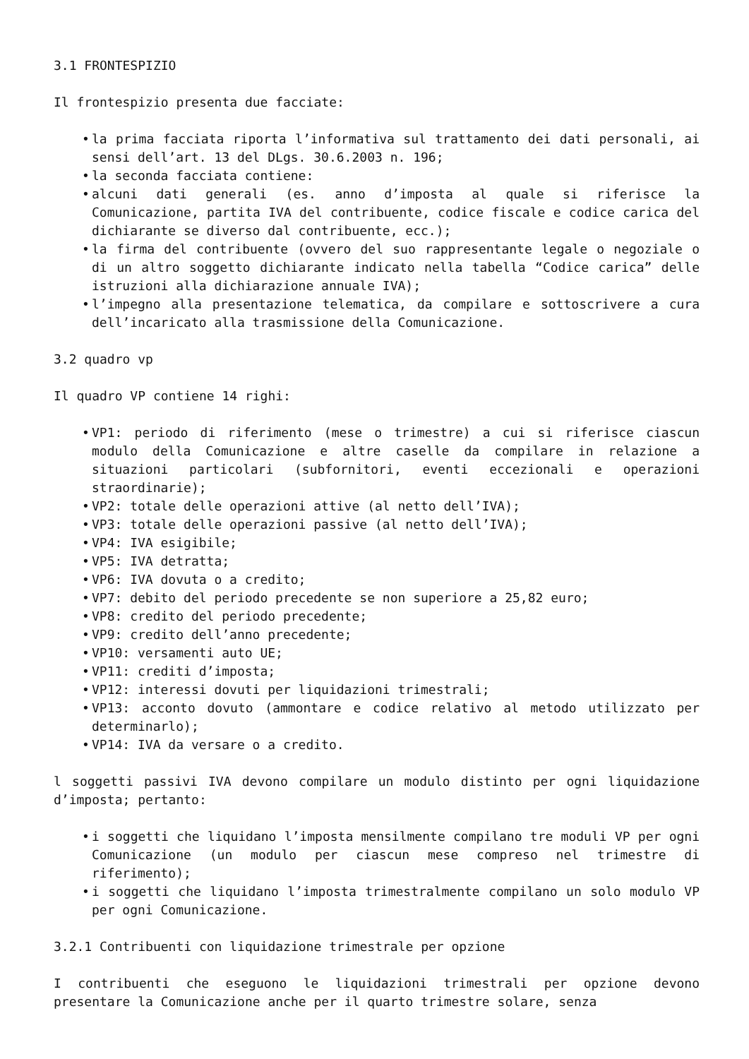3.1 FRONTESPIZIO
Il frontespizio presenta due facciate:
• la prima facciata riporta l’informativa sul trattamento dei dati personali, ai sensi dell’art. 13 del DLgs. 30.6.2003 n. 196;
• la seconda facciata contiene:
• alcuni dati generali (es. anno d’imposta al quale si riferisce la Comunicazione, partita IVA del contribuente, codice fiscale e codice carica del dichiarante se diverso dal contribuente, ecc.);
• la firma del contribuente (ovvero del suo rappresentante legale o negoziale o di un altro soggetto dichiarante indicato nella tabella “Codice carica” delle istruzioni alla dichiarazione annuale IVA);
• l’impegno alla presentazione telematica, da compilare e sottoscrivere a cura dell’incaricato alla trasmissione della Comunicazione.
3.2 quadro vp
Il quadro VP contiene 14 righi:
• VP1: periodo di riferimento (mese o trimestre) a cui si riferisce ciascun modulo della Comunicazione e altre caselle da compilare in relazione a situazioni particolari (subfornitori, eventi eccezionali e operazioni straordinarie);
• VP2: totale delle operazioni attive (al netto dell’IVA);
• VP3: totale delle operazioni passive (al netto dell’IVA);
• VP4: IVA esigibile;
• VP5: IVA detratta;
• VP6: IVA dovuta o a credito;
• VP7: debito del periodo precedente se non superiore a 25,82 euro;
• VP8: credito del periodo precedente;
• VP9: credito dell’anno precedente;
• VP10: versamenti auto UE;
• VP11: crediti d’imposta;
• VP12: interessi dovuti per liquidazioni trimestrali;
• VP13: acconto dovuto (ammontare e codice relativo al metodo utilizzato per determinarlo);
• VP14: IVA da versare o a credito.
l soggetti passivi IVA devono compilare un modulo distinto per ogni liquidazione d’imposta; pertanto:
• i soggetti che liquidano l’imposta mensilmente compilano tre moduli VP per ogni Comunicazione (un modulo per ciascun mese compreso nel trimestre di riferimento);
• i soggetti che liquidano l’imposta trimestralmente compilano un solo modulo VP per ogni Comunicazione.
3.2.1 Contribuenti con liquidazione trimestrale per opzione
I contribuenti che eseguono le liquidazioni trimestrali per opzione devono presentare la Comunicazione anche per il quarto trimestre solare, senza